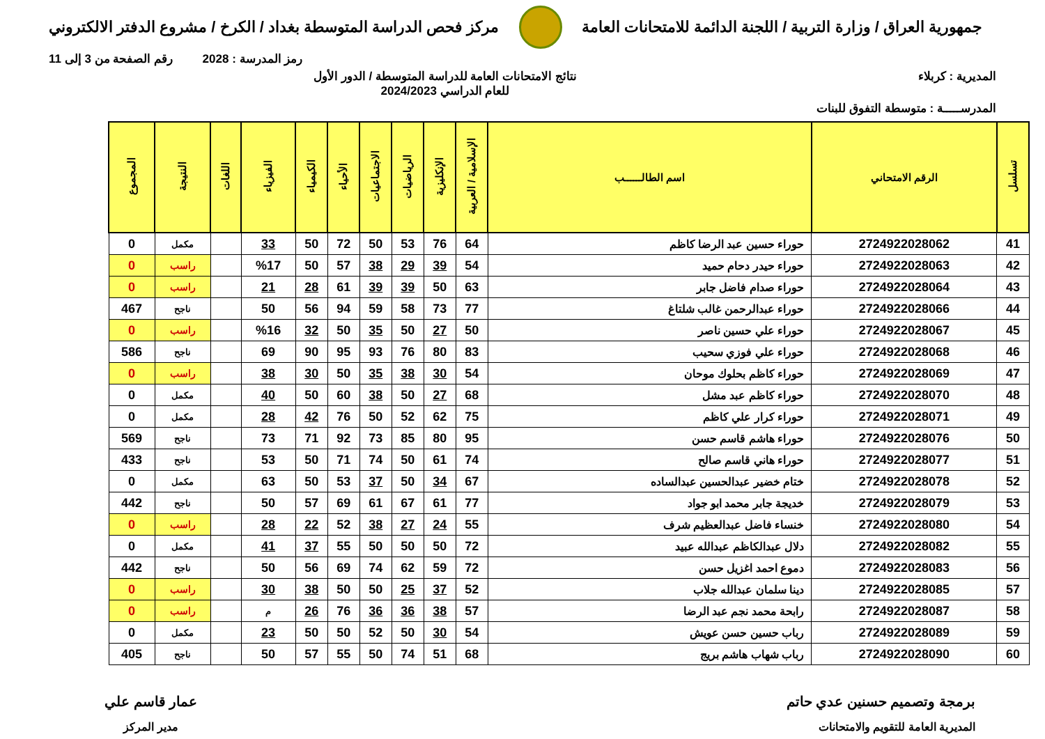جمهورية العراق / وزارة التربية / اللجنة الدائمة للامتحانات العامة
مركز فحص الدراسة المتوسطة بغداد / الكرخ / مشروع الدفتر الالكتروني
رمز المدرسة : 2028 رقم الصفحة من 3 إلى 11
المديرية : كربلاء نتائج الامتحانات العامة للدراسة المتوسطة / الدور الأول
للعام الدراسي 2024/2023
المدرســـــة : متوسطة التفوق للبنات
| تسلسل | الرقم الامتحاني | اسم الطالــــــب | الإسلامية / العربية | الإنكليزية | الرياضيات | الاجتماعيات | الأحياء | الكيمياء | الفيزياء | اللغات | النتيجة | المجموع |
| --- | --- | --- | --- | --- | --- | --- | --- | --- | --- | --- | --- | --- |
| 41 | 2724922028062 | حوراء حسين عبد الرضا كاظم | 64 | 76 | 53 | 50 | 72 | 50 | 33 | | مكمل | 0 |
| 42 | 2724922028063 | حوراء حيدر دحام حميد | 54 | 39 | 29 | 38 | 57 | 50 | %17 | | راسب | 0 |
| 43 | 2724922028064 | حوراء صدام فاضل جابر | 63 | 50 | 39 | 39 | 61 | 28 | 21 | | راسب | 0 |
| 44 | 2724922028066 | حوراء عبدالرحمن غالب شلتاغ | 77 | 73 | 58 | 59 | 94 | 56 | 50 | | ناجح | 467 |
| 45 | 2724922028067 | حوراء علي حسين ناصر | 50 | 27 | 50 | 35 | 50 | 32 | %16 | | راسب | 0 |
| 46 | 2724922028068 | حوراء علي فوزي سحيب | 83 | 80 | 76 | 93 | 95 | 90 | 69 | | ناجح | 586 |
| 47 | 2724922028069 | حوراء كاظم بحلوك موحان | 54 | 30 | 38 | 35 | 50 | 30 | 38 | | راسب | 0 |
| 48 | 2724922028070 | حوراء كاظم عبد مشل | 68 | 27 | 50 | 38 | 60 | 50 | 40 | | مكمل | 0 |
| 49 | 2724922028071 | حوراء كرار علي كاظم | 75 | 62 | 52 | 50 | 76 | 42 | 28 | | مكمل | 0 |
| 50 | 2724922028076 | حوراء هاشم قاسم حسن | 95 | 80 | 85 | 73 | 92 | 71 | 73 | | ناجح | 569 |
| 51 | 2724922028077 | حوراء هاني قاسم صالح | 74 | 61 | 50 | 74 | 71 | 50 | 53 | | ناجح | 433 |
| 52 | 2724922028078 | ختام خضير عبدالحسين عبدالساده | 67 | 34 | 50 | 37 | 53 | 50 | 63 | | مكمل | 0 |
| 53 | 2724922028079 | خديجة جابر محمد ابو جواد | 77 | 61 | 67 | 61 | 69 | 57 | 50 | | ناجح | 442 |
| 54 | 2724922028080 | خنساء فاضل عبدالعظيم شرف | 55 | 24 | 27 | 38 | 52 | 22 | 28 | | راسب | 0 |
| 55 | 2724922028082 | دلال عبدالكاظم عبدالله عبيد | 72 | 50 | 50 | 50 | 55 | 37 | 41 | | مكمل | 0 |
| 56 | 2724922028083 | دموع احمد اغزيل حسن | 72 | 59 | 62 | 74 | 69 | 56 | 50 | | ناجح | 442 |
| 57 | 2724922028085 | دينا سلمان عبدالله جلاب | 52 | 37 | 25 | 50 | 50 | 38 | 30 | | راسب | 0 |
| 58 | 2724922028087 | رابحة محمد نجم عبد الرضا | 57 | 38 | 36 | 36 | 76 | 26 | م | | راسب | 0 |
| 59 | 2724922028089 | رباب حسين حسن عويش | 54 | 30 | 50 | 52 | 50 | 50 | 23 | | مكمل | 0 |
| 60 | 2724922028090 | رباب شهاب هاشم بريج | 68 | 51 | 74 | 50 | 55 | 57 | 50 | | ناجح | 405 |
برمجة وتصميم حسنين عدي حاتم
المديرية العامة للتقويم والامتحانات
عمار قاسم علي
مدير المركز